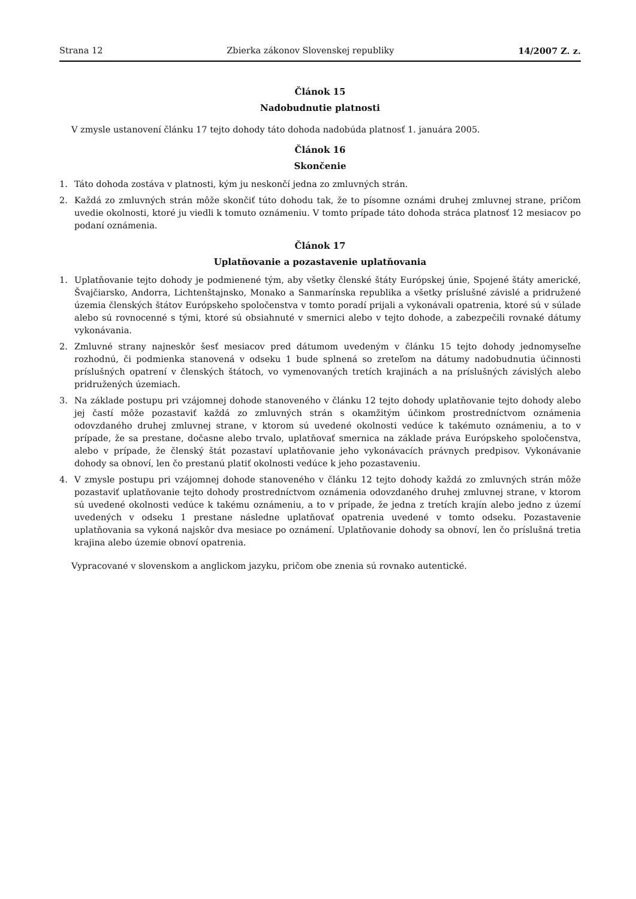Strana 12 Zbierka zákonov Slovenskej republiky 14/2007 Z. z.
Článok 15
Nadobudnutie platnosti
V zmysle ustanovení článku 17 tejto dohody táto dohoda nadobúda platnosť 1. januára 2005.
Článok 16
Skončenie
1. Táto dohoda zostáva v platnosti, kým ju neskončí jedna zo zmluvných strán.
2. Každá zo zmluvných strán môže skončiť túto dohodu tak, že to písomne oznámi druhej zmluvnej strane, pričom uvedie okolnosti, ktoré ju viedli k tomuto oznámeniu. V tomto prípade táto dohoda stráca platnosť 12 mesiacov po podaní oznámenia.
Článok 17
Uplatňovanie a pozastavenie uplatňovania
1. Uplatňovanie tejto dohody je podmienené tým, aby všetky členské štáty Európskej únie, Spojené štáty americké, Švajčiarsko, Andorra, Lichtenštajnsko, Monako a Sanmarínska republika a všetky príslušné závislé a pridružené územia členských štátov Európskeho spoločenstva v tomto poradí prijali a vykonávali opatrenia, ktoré sú v súlade alebo sú rovnocenné s tými, ktoré sú obsiahnuté v smernici alebo v tejto dohode, a zabezpečili rovnaké dátumy vykonávania.
2. Zmluvné strany najneskôr šesť mesiacov pred dátumom uvedeným v článku 15 tejto dohody jednomyseľne rozhodnú, či podmienka stanovená v odseku 1 bude splnená so zreteľom na dátumy nadobudnutia účinnosti príslušných opatrení v členských štátoch, vo vymenovaných tretích krajinách a na príslušných závislých alebo pridružených územiach.
3. Na základe postupu pri vzájomnej dohode stanoveného v článku 12 tejto dohody uplatňovanie tejto dohody alebo jej častí môže pozastaviť každá zo zmluvných strán s okamžitým účinkom prostredníctvom oznámenia odovzdaného druhej zmluvnej strane, v ktorom sú uvedené okolnosti vedúce k takémuto oznámeniu, a to v prípade, že sa prestane, dočasne alebo trvalo, uplatňovať smernica na základe práva Európskeho spoločenstva, alebo v prípade, že členský štát pozastaví uplatňovanie jeho vykonávacích právnych predpisov. Vykonávanie dohody sa obnoví, len čo prestanú platiť okolnosti vedúce k jeho pozastaveniu.
4. V zmysle postupu pri vzájomnej dohode stanoveného v článku 12 tejto dohody každá zo zmluvných strán môže pozastaviť uplatňovanie tejto dohody prostredníctvom oznámenia odovzdaného druhej zmluvnej strane, v ktorom sú uvedené okolnosti vedúce k takému oznámeniu, a to v prípade, že jedna z tretích krajín alebo jedno z území uvedených v odseku 1 prestane následne uplatňovať opatrenia uvedené v tomto odseku. Pozastavenie uplatňovania sa vykoná najskôr dva mesiace po oznámení. Uplatňovanie dohody sa obnoví, len čo príslušná tretia krajina alebo územie obnoví opatrenia.
Vypracované v slovenskom a anglickom jazyku, pričom obe znenia sú rovnako autentické.